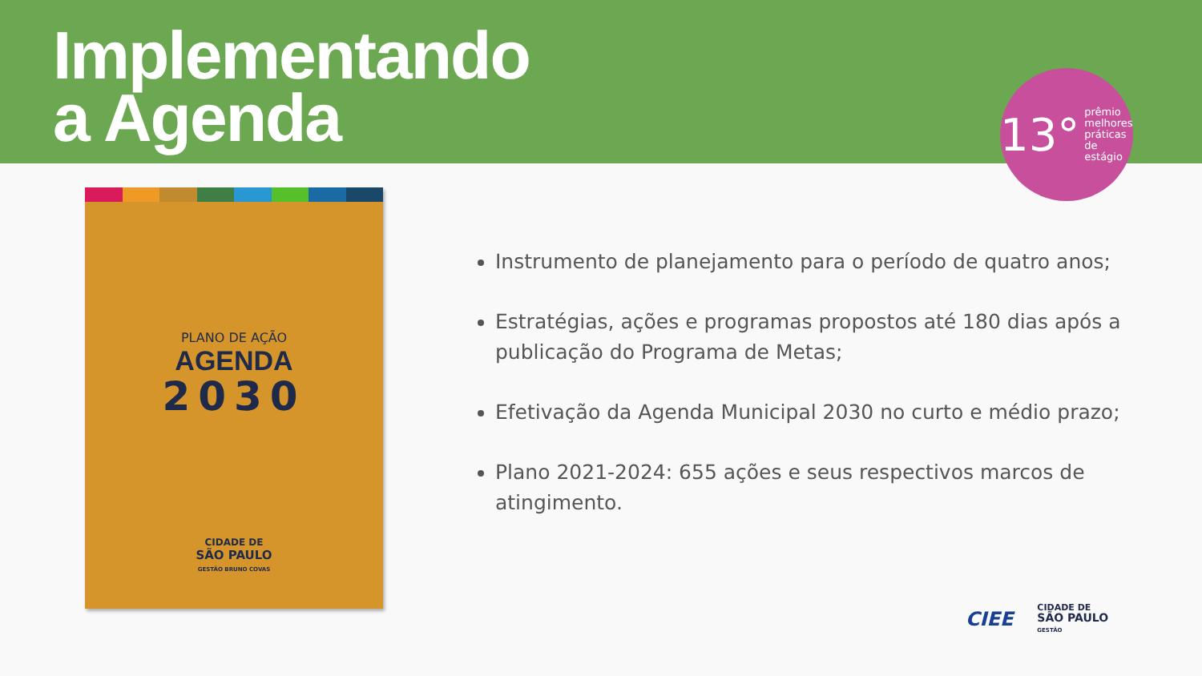Implementando
a Agenda
13° prêmio
melhores
práticas
de estágio
PLANO DE AÇÃO
AGENDA
2030
CIDADE DE
SÃO PAULO
GESTÃO BRUNO COVAS
Instrumento de planejamento para o período de quatro anos;
Estratégias, ações e programas propostos até 180 dias após a publicação do Programa de Metas;
Efetivação da Agenda Municipal 2030 no curto e médio prazo;
Plano 2021-2024: 655 ações e seus respectivos marcos de atingimento.
CIEE CIDADE DE
SÃO PAULO
GESTÃO